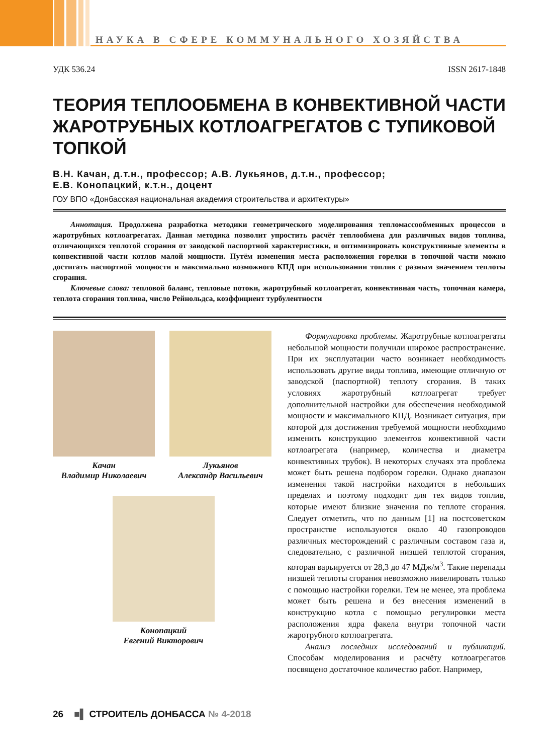НАУКА В СФЕРЕ КОММУНАЛЬНОГО ХОЗЯЙСТВА
УДК 536.24 ISSN 2617-1848
ТЕОРИЯ ТЕПЛООБМЕНА В КОНВЕКТИВНОЙ ЧАСТИ ЖАРОТРУБНЫХ КОТЛОАГРЕГАТОВ С ТУПИКОВОЙ ТОПКОЙ
В.Н. Качан, д.т.н., профессор; А.В. Лукьянов, д.т.н., профессор;
Е.В. Конопацкий, к.т.н., доцент
ГОУ ВПО «Донбасская национальная академия строительства и архитектуры»
Аннотация. Продолжена разработка методики геометрического моделирования тепломассообменных процессов в жаротрубных котлоагрегатах. Данная методика позволит упростить расчёт теплообмена для различных видов топлива, отличающихся теплотой сгорания от заводской паспортной характеристики, и оптимизировать конструктивные элементы в конвективной части котлов малой мощности. Путём изменения места расположения горелки в топочной части можно достигать паспортной мощности и максимально возможного КПД при использовании топлив с разным значением теплоты сгорания.
Ключевые слова: тепловой баланс, тепловые потоки, жаротрубный котлоагрегат, конвективная часть, топочная камера, теплота сгорания топлива, число Рейнольдса, коэффициент турбулентности
Качан
Владимир Николаевич
Лукьянов
Александр Васильевич
Конопацкий
Евгений Викторович
Формулировка проблемы. Жаротрубные котлоагрегаты небольшой мощности получили широкое распространение. При их эксплуатации часто возникает необходимость использовать другие виды топлива, имеющие отличную от заводской (паспортной) теплоту сгорания. В таких условиях жаротрубный котлоагрегат требует дополнительной настройки для обеспечения необходимой мощности и максимального КПД. Возникает ситуация, при которой для достижения требуемой мощности необходимо изменить конструкцию элементов конвективной части котлоагрегата (например, количества и диаметра конвективных трубок). В некоторых случаях эта проблема может быть решена подбором горелки. Однако диапазон изменения такой настройки находится в небольших пределах и поэтому подходит для тех видов топлив, которые имеют близкие значения по теплоте сгорания. Следует отметить, что по данным [1] на постсоветском пространстве используются около 40 газопроводов различных месторождений с различным составом газа и, следовательно, с различной низшей теплотой сгорания, которая варьируется от 28,3 до 47 МДж/м<sup>3</sup>. Такие перепады низшей теплоты сгорания невозможно нивелировать только с помощью настройки горелки. Тем не менее, эта проблема может быть решена и без внесения изменений в конструкцию котла с помощью регулировки места расположения ядра факела внутри топочной части жаротрубного котлоагрегата.
Анализ последних исследований и публикаций. Способам моделирования и расчёту котлоагрегатов посвящено достаточное количество работ. Например,
26 ■▌ СТРОИТЕЛЬ ДОНБАССА № 4-2018